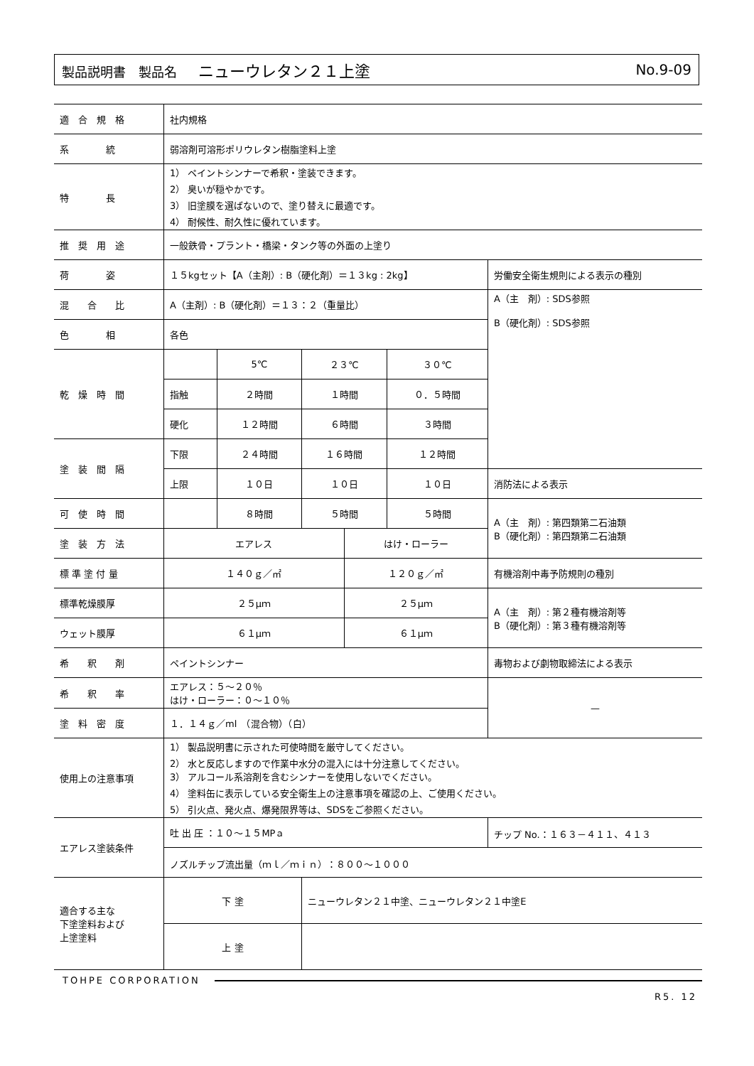製品説明書　製品名 ニューウレタン２１上塗
No.9-09
| 適 合 規 格 | 社内規格 | | | | | |
| 系 統 | 弱溶剤可溶形ポリウレタン樹脂塗料上塗 | | | | | |
| 特 長 | 1） ペイントシンナーで希釈・塗装できます。 2） 臭いが穏やかです。 3） 旧塗膜を選ばないので、塗り替えに最適です。 4） 耐候性、耐久性に優れています。 | | | | | |
| 推 奨 用 途 | 一般鉄骨・プラント・橋梁・タンク等の外面の上塗り | | | | | |
| 荷 姿 | １５kgセット【A（主剤）: B（硬化剤）＝１３kg : 2kg】 | | | | | 労働安全衛生規則による表示の種別 |
| 混 合 比 | A（主剤）: B（硬化剤）＝１３：２（重量比） | | | | | A（主 剤）: SDS参照 B（硬化剤）: SDS参照 |
| 色 相 | 各色 | | | | | |
| 乾 燥 時 間 | | 5℃ | ２３℃ | | ３０℃ | |
| | 指触 | ２時間 | １時間 | | ０．５時間 | |
| | 硬化 | １２時間 | ６時間 | | ３時間 | |
| 塗 装 間 隔 | 下限 | ２４時間 | １６時間 | | １２時間 | |
| | 上限 | １０日 | １０日 | | １０日 | 消防法による表示 |
| 可 使 時 間 | | ８時間 | ５時間 | | ５時間 | A（主 剤）: 第四類第二石油類 B（硬化剤）: 第四類第二石油類 |
| 塗 装 方 法 | エアレス | | | はけ・ローラー | | |
| 標 準 塗 付 量 | １４０ｇ／㎡ | | | １２０ｇ／㎡ | | 有機溶剤中毒予防規則の種別 |
| 標準乾燥膜厚 | ２５μｍ | | | ２５μｍ | | A（主 剤）: 第２種有機溶剤等 B（硬化剤）: 第３種有機溶剤等 |
| ウェット膜厚 | ６１μｍ | | | ６１μｍ | | |
| 希 釈 剤 | ペイントシンナー | | | | | 毒物および劇物取締法による表示 |
| 希 釈 率 | エアレス：５～２０％ はけ・ローラー：０～１０％ | | | | | — |
| 塗 料 密 度 | １．１４ｇ／ml （混合物）（白） | | | | | |
| 使用上の注意事項 | 1） 製品説明書に示された可使時間を厳守してください。 2） 水と反応しますので作業中水分の混入には十分注意してください。 3） アルコール系溶剤を含むシンナーを使用しないでください。 4） 塗料缶に表示している安全衛生上の注意事項を確認の上、ご使用ください。 5） 引火点、発火点、爆発限界等は、SDSをご参照ください。 | | | | | |
| エアレス塗装条件 | 吐 出 圧 ：１０～１５MPａ | | | | | チップ No.：１６３－４１１、４１３ |
| | ノズルチップ流出量（ｍｌ／ｍｉｎ）：８００～１０００ | | | | | |
| 適合する主な 下塗塗料および 上塗塗料 | 下 塗 | | ニューウレタン２１中塗、ニューウレタン２１中塗E | | | |
| | 上 塗 | | | | | |
TOHPE CORPORATION
R5. 12